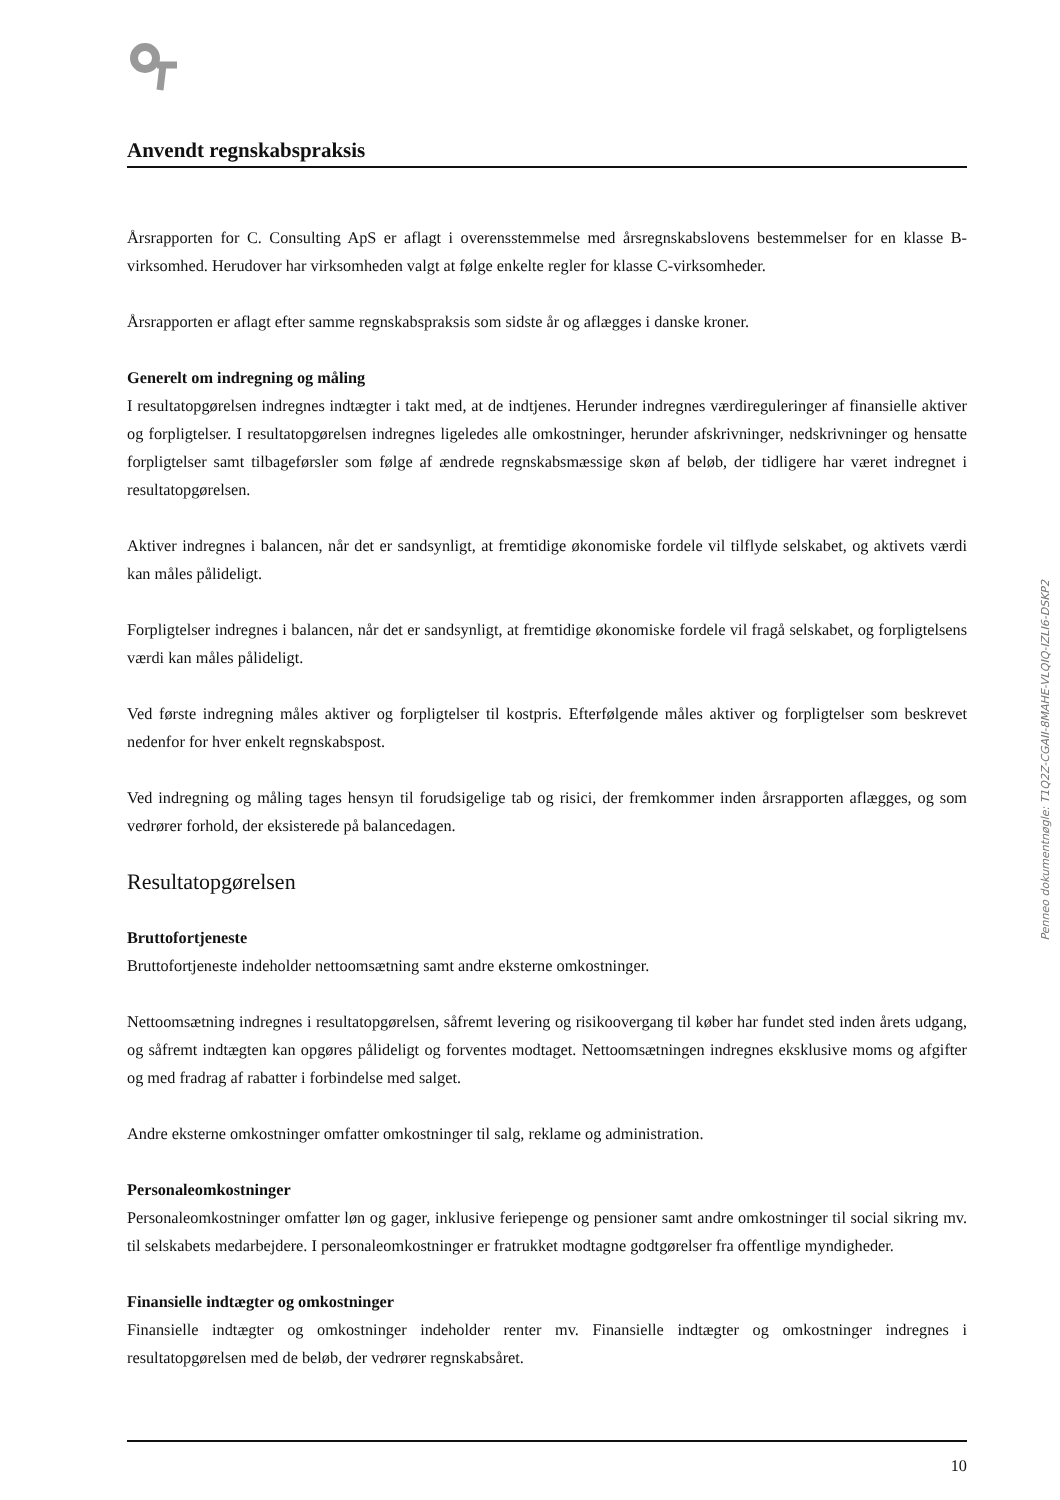Anvendt regnskabspraksis
Årsrapporten for C. Consulting ApS er aflagt i overensstemmelse med årsregnskabslovens bestemmelser for en klasse B-virksomhed. Herudover har virksomheden valgt at følge enkelte regler for klasse C-virksomheder.
Årsrapporten er aflagt efter samme regnskabspraksis som sidste år og aflægges i danske kroner.
Generelt om indregning og måling
I resultatopgørelsen indregnes indtægter i takt med, at de indtjenes. Herunder indregnes værdireguleringer af finansielle aktiver og forpligtelser. I resultatopgørelsen indregnes ligeledes alle omkostninger, herunder afskrivninger, nedskrivninger og hensatte forpligtelser samt tilbageførsler som følge af ændrede regnskabsmæssige skøn af beløb, der tidligere har været indregnet i resultatopgørelsen.
Aktiver indregnes i balancen, når det er sandsynligt, at fremtidige økonomiske fordele vil tilflyde selskabet, og aktivets værdi kan måles pålideligt.
Forpligtelser indregnes i balancen, når det er sandsynligt, at fremtidige økonomiske fordele vil fragå selskabet, og forpligtelsens værdi kan måles pålideligt.
Ved første indregning måles aktiver og forpligtelser til kostpris. Efterfølgende måles aktiver og forpligtelser som beskrevet nedenfor for hver enkelt regnskabspost.
Ved indregning og måling tages hensyn til forudsigelige tab og risici, der fremkommer inden årsrapporten aflægges, og som vedrører forhold, der eksisterede på balancedagen.
Resultatopgørelsen
Bruttofortjeneste
Bruttofortjeneste indeholder nettoomsætning samt andre eksterne omkostninger.
Nettoomsætning indregnes i resultatopgørelsen, såfremt levering og risikoovergang til køber har fundet sted inden årets udgang, og såfremt indtægten kan opgøres pålideligt og forventes modtaget. Nettoomsætningen indregnes eksklusive moms og afgifter og med fradrag af rabatter i forbindelse med salget.
Andre eksterne omkostninger omfatter omkostninger til salg, reklame og administration.
Personaleomkostninger
Personaleomkostninger omfatter løn og gager, inklusive feriepenge og pensioner samt andre omkostninger til social sikring mv. til selskabets medarbejdere. I personaleomkostninger er fratrukket modtagne godtgørelser fra offentlige myndigheder.
Finansielle indtægter og omkostninger
Finansielle indtægter og omkostninger indeholder renter mv. Finansielle indtægter og omkostninger indregnes i resultatopgørelsen med de beløb, der vedrører regnskabsåret.
10
Penneo dokumentnøgle: T1Q2Z-CGAII-8MAHE-VLQIQ-IZLI6-DSKP2